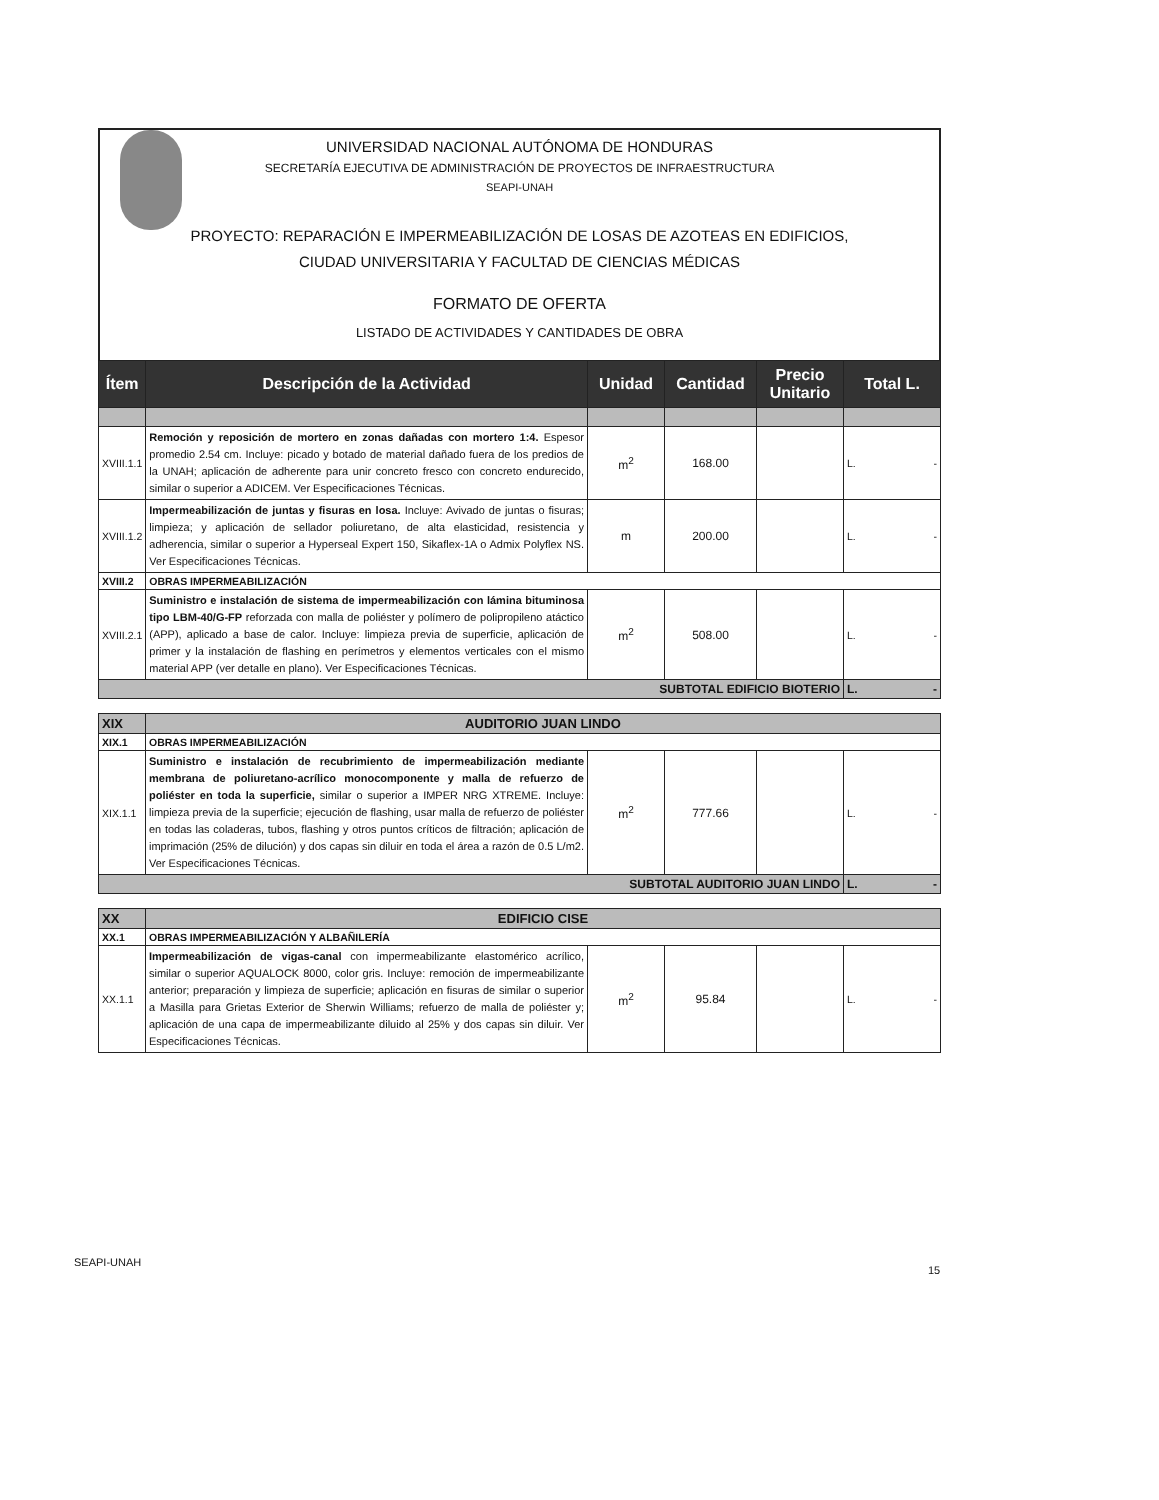UNIVERSIDAD NACIONAL AUTÓNOMA DE HONDURAS
SECRETARÍA EJECUTIVA DE ADMINISTRACIÓN DE PROYECTOS DE INFRAESTRUCTURA
SEAPI-UNAH
PROYECTO: REPARACIÓN E IMPERMEABILIZACIÓN DE LOSAS DE AZOTEAS EN EDIFICIOS,
CIUDAD UNIVERSITARIA Y FACULTAD DE CIENCIAS MÉDICAS
FORMATO DE OFERTA
LISTADO DE ACTIVIDADES Y CANTIDADES DE OBRA
| Ítem | Descripción de la Actividad | Unidad | Cantidad | Precio Unitario | Total L. |
| --- | --- | --- | --- | --- | --- |
| XVIII.1.1 | Remoción y reposición de mortero en zonas dañadas con mortero 1:4. Espesor promedio 2.54 cm. Incluye: picado y botado de material dañado fuera de los predios de la UNAH; aplicación de adherente para unir concreto fresco con concreto endurecido, similar o superior a ADICEM. Ver Especificaciones Técnicas. | m<sup>2</sup> | 168.00 | | L. - |
| XVIII.1.2 | Impermeabilización de juntas y fisuras en losa. Incluye: Avivado de juntas o fisuras; limpieza; y aplicación de sellador poliuretano, de alta elasticidad, resistencia y adherencia, similar o superior a Hyperseal Expert 150, Sikaflex-1A o Admix Polyflex NS. Ver Especificaciones Técnicas. | m | 200.00 | | L. - |
| XVIII.2 | OBRAS IMPERMEABILIZACIÓN | | | | |
| XVIII.2.1 | Suministro e instalación de sistema de impermeabilización con lámina bituminosa tipo LBM-40/G-FP reforzada con malla de poliéster y polímero de polipropileno atáctico (APP), aplicado a base de calor. Incluye: limpieza previa de superficie, aplicación de primer y la instalación de flashing en perímetros y elementos verticales con el mismo material APP (ver detalle en plano). Ver Especificaciones Técnicas. | m<sup>2</sup> | 508.00 | | L. - |
| SUBTOTAL EDIFICIO BIOTERIO | | | | | L. - |
| XIX | AUDITORIO JUAN LINDO | | | | |
| XIX.1 | OBRAS IMPERMEABILIZACIÓN | | | | |
| XIX.1.1 | Suministro e instalación de recubrimiento de impermeabilización mediante membrana de poliuretano-acrílico monocomponente y malla de refuerzo de poliéster en toda la superficie, similar o superior a IMPER NRG XTREME. Incluye: limpieza previa de la superficie; ejecución de flashing, usar malla de refuerzo de poliéster en todas las coladeras, tubos, flashing y otros puntos críticos de filtración; aplicación de imprimación (25% de dilución) y dos capas sin diluir en toda el área a razón de 0.5 L/m2. Ver Especificaciones Técnicas. | m<sup>2</sup> | 777.66 | | L. - |
| SUBTOTAL AUDITORIO JUAN LINDO | | | | | L. - |
| XX | EDIFICIO CISE | | | | |
| XX.1 | OBRAS IMPERMEABILIZACIÓN Y ALBAÑILERÍA | | | | |
| XX.1.1 | Impermeabilización de vigas-canal con impermeabilizante elastomérico acrílico, similar o superior AQUALOCK 8000, color gris. Incluye: remoción de impermeabilizante anterior; preparación y limpieza de superficie; aplicación en fisuras de similar o superior a Masilla para Grietas Exterior de Sherwin Williams; refuerzo de malla de poliéster y; aplicación de una capa de impermeabilizante diluido al 25% y dos capas sin diluir. Ver Especificaciones Técnicas. | m<sup>2</sup> | 95.84 | | L. - |
SEAPI-UNAH
15